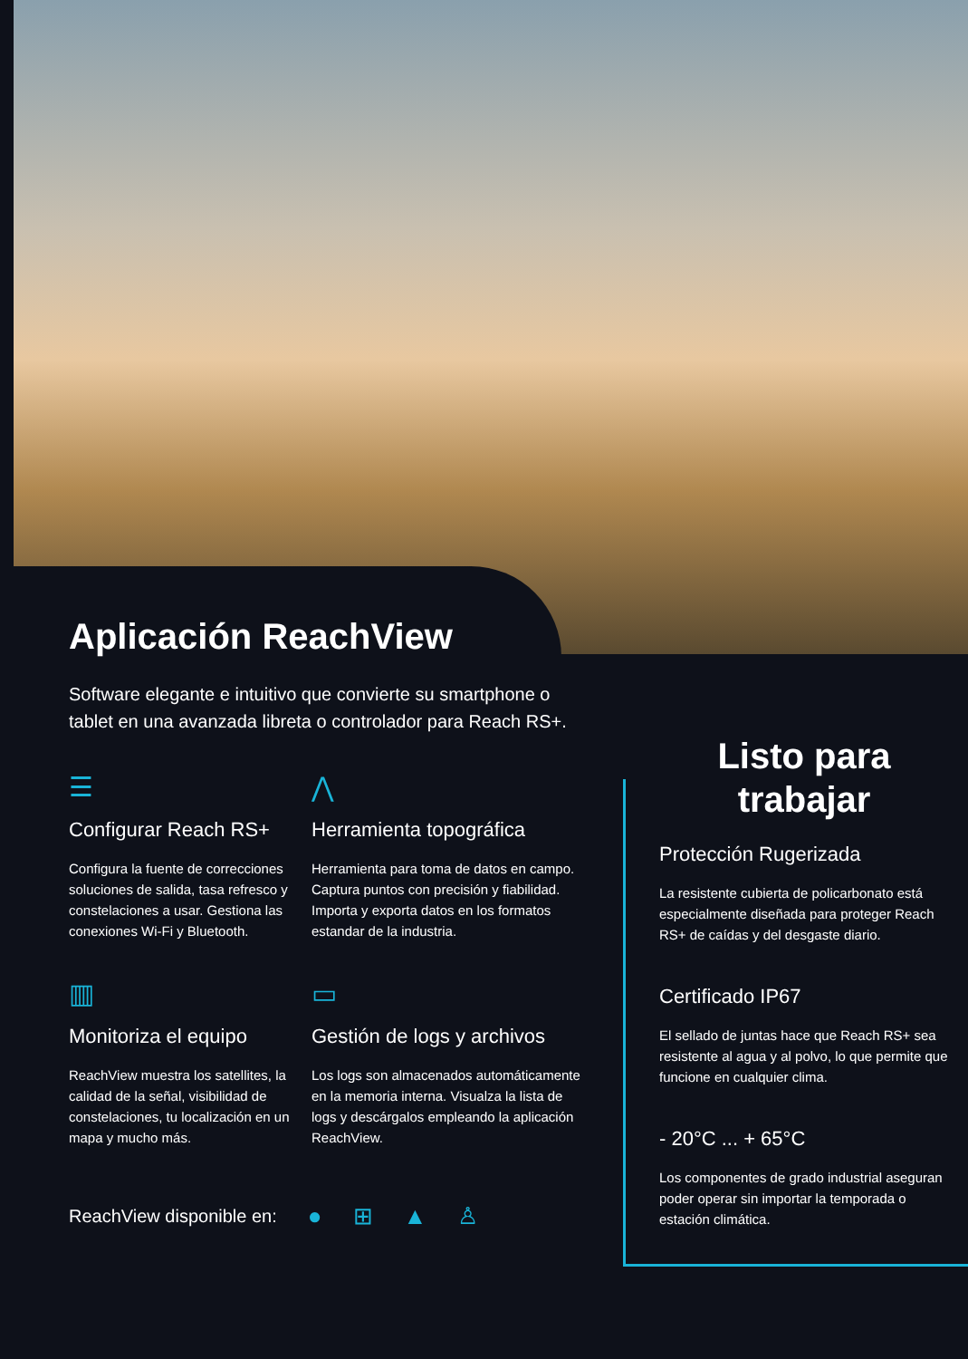Aplicación ReachView
Software elegante e intuitivo que convierte su smartphone o tablet en una avanzada libreta o controlador para Reach RS+.
☰
Configurar Reach RS+
Configura la fuente de correcciones soluciones de salida, tasa refresco y constelaciones a usar. Gestiona las conexiones Wi-Fi y Bluetooth.
⋀
Herramienta topográfica
Herramienta para toma de datos en campo. Captura puntos con precisión y fiabilidad. Importa y exporta datos en los formatos estandar de la industria.
▥
Monitoriza el equipo
ReachView muestra los satellites, la calidad de la señal, visibilidad de constelaciones, tu localización en un mapa y mucho más.
▭
Gestión de logs y archivos
Los logs son almacenados automáticamente en la memoria interna. Visualza la lista de logs y descárgalos empleando la aplicación ReachView.
ReachView disponible en: ● ⊞ ▲ ♙
Listo para trabajar
Protección Rugerizada
La resistente cubierta de policarbonato está especialmente diseñada para proteger Reach RS+ de caídas y del desgaste diario.
Certificado IP67
El sellado de juntas hace que Reach RS+ sea resistente al agua y al polvo, lo que permite que funcione en cualquier clima.
- 20°C ... + 65°C
Los componentes de grado industrial aseguran poder operar sin importar la temporada o estación climática.